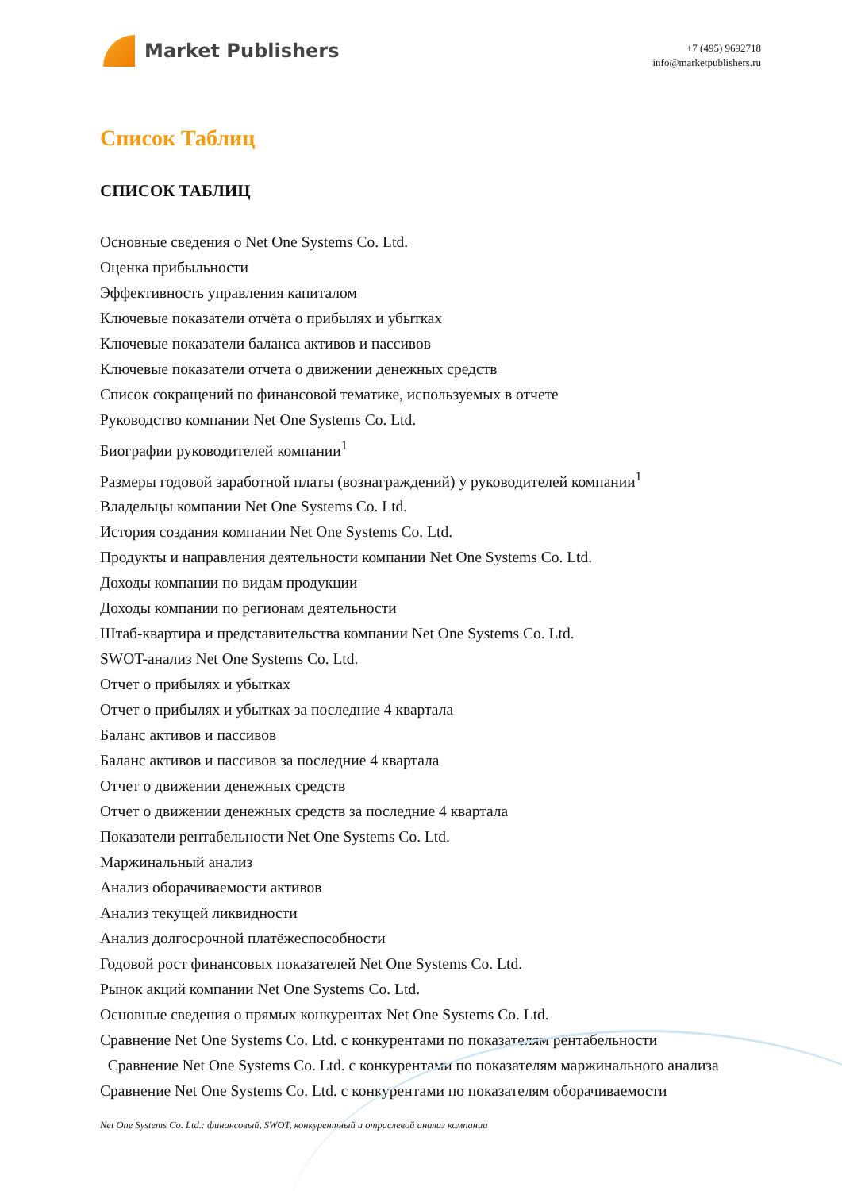Market Publishers
+7 (495) 9692718
info@marketpublishers.ru
Список Таблиц
СПИСОК ТАБЛИЦ
Основные сведения о Net One Systems Co. Ltd.
Оценка прибыльности
Эффективность управления капиталом
Ключевые показатели отчёта о прибылях и убытках
Ключевые показатели баланса активов и пассивов
Ключевые показатели отчета о движении денежных средств
Список сокращений по финансовой тематике, используемых в отчете
Руководство компании Net One Systems Co. Ltd.
Биографии руководителей компании<sup>1</sup>
Размеры годовой заработной платы (вознаграждений) у руководителей компании<sup>1</sup>
Владельцы компании Net One Systems Co. Ltd.
История создания компании Net One Systems Co. Ltd.
Продукты и направления деятельности компании Net One Systems Co. Ltd.
Доходы компании по видам продукции
Доходы компании по регионам деятельности
Штаб-квартира и представительства компании Net One Systems Co. Ltd.
SWOT-анализ Net One Systems Co. Ltd.
Отчет о прибылях и убытках
Отчет о прибылях и убытках за последние 4 квартала
Баланс активов и пассивов
Баланс активов и пассивов за последние 4 квартала
Отчет о движении денежных средств
Отчет о движении денежных средств за последние 4 квартала
Показатели рентабельности Net One Systems Co. Ltd.
Маржинальный анализ
Анализ оборачиваемости активов
Анализ текущей ликвидности
Анализ долгосрочной платёжеспособности
Годовой рост финансовых показателей Net One Systems Co. Ltd.
Рынок акций компании Net One Systems Co. Ltd.
Основные сведения о прямых конкурентах Net One Systems Co. Ltd.
Сравнение Net One Systems Co. Ltd. с конкурентами по показателям рентабельности
Сравнение Net One Systems Co. Ltd. с конкурентами по показателям маржинального анализа
Сравнение Net One Systems Co. Ltd. с конкурентами по показателям оборачиваемости
Net One Systems Co. Ltd.: финансовый, SWOT, конкурентный и отраслевой анализ компании